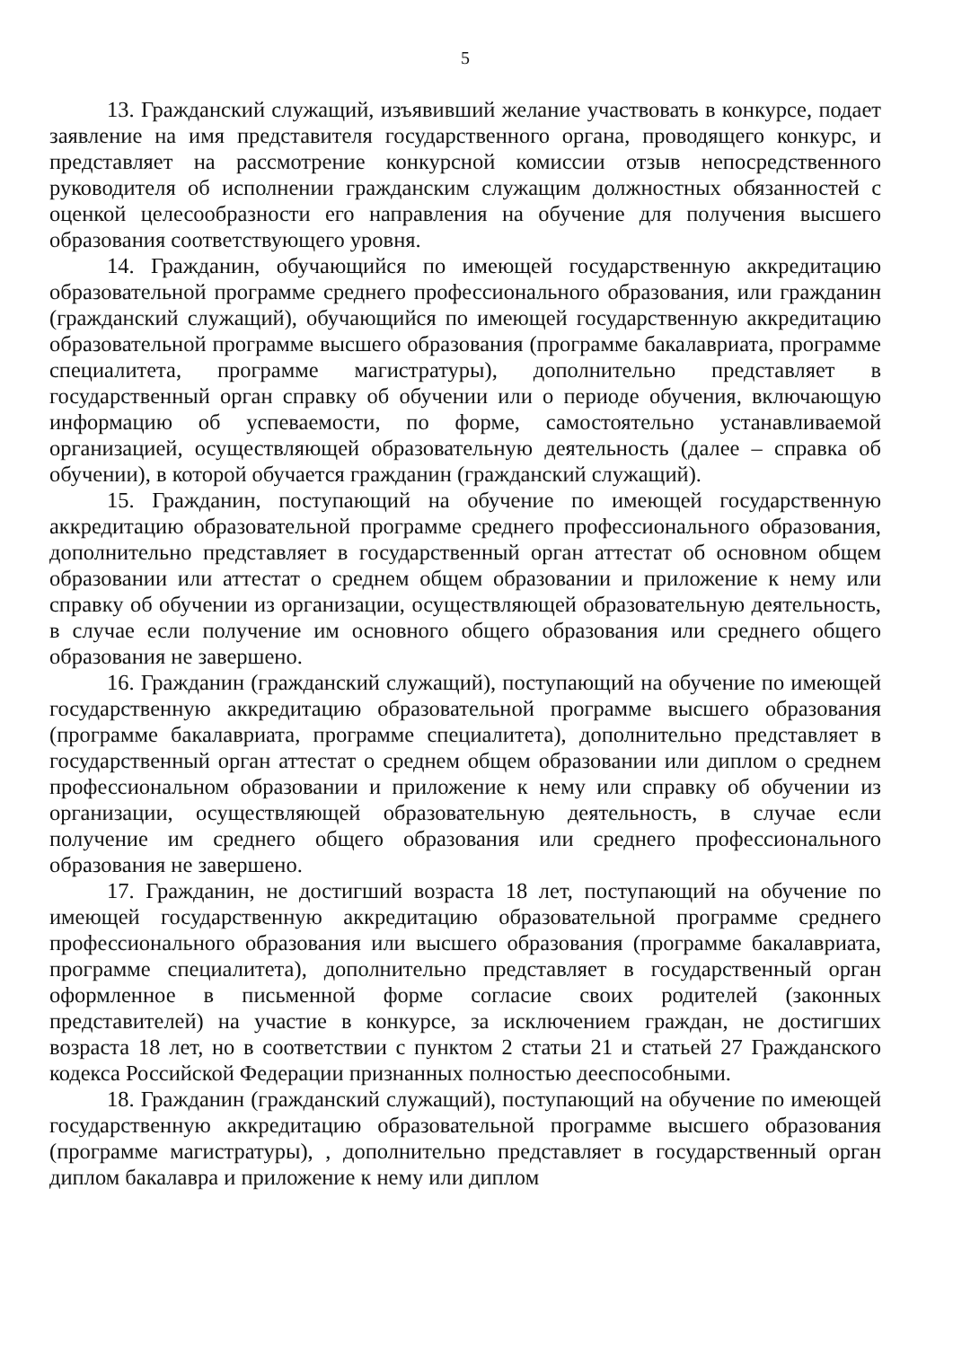5
13. Гражданский служащий, изъявивший желание участвовать в конкурсе, подает заявление на имя представителя государственного органа, проводящего конкурс, и представляет на рассмотрение конкурсной комиссии отзыв непосредственного руководителя об исполнении гражданским служащим должностных обязанностей с оценкой целесообразности его направления на обучение для получения высшего образования соответствующего уровня.
14. Гражданин, обучающийся по имеющей государственную аккредитацию образовательной программе среднего профессионального образования, или гражданин (гражданский служащий), обучающийся по имеющей государственную аккредитацию образовательной программе высшего образования (программе бакалавриата, программе специалитета, программе магистратуры), дополнительно представляет в государственный орган справку об обучении или о периоде обучения, включающую информацию об успеваемости, по форме, самостоятельно устанавливаемой организацией, осуществляющей образовательную деятельность (далее – справка об обучении), в которой обучается гражданин (гражданский служащий).
15. Гражданин, поступающий на обучение по имеющей государственную аккредитацию образовательной программе среднего профессионального образования, дополнительно представляет в государственный орган аттестат об основном общем образовании или аттестат о среднем общем образовании и приложение к нему или справку об обучении из организации, осуществляющей образовательную деятельность, в случае если получение им основного общего образования или среднего общего образования не завершено.
16. Гражданин (гражданский служащий), поступающий на обучение по имеющей государственную аккредитацию образовательной программе высшего образования (программе бакалавриата, программе специалитета), дополнительно представляет в государственный орган аттестат о среднем общем образовании или диплом о среднем профессиональном образовании и приложение к нему или справку об обучении из организации, осуществляющей образовательную деятельность, в случае если получение им среднего общего образования или среднего профессионального образования не завершено.
17. Гражданин, не достигший возраста 18 лет, поступающий на обучение по имеющей государственную аккредитацию образовательной программе среднего профессионального образования или высшего образования (программе бакалавриата, программе специалитета), дополнительно представляет в государственный орган оформленное в письменной форме согласие своих родителей (законных представителей) на участие в конкурсе, за исключением граждан, не достигших возраста 18 лет, но в соответствии с пунктом 2 статьи 21 и статьей 27 Гражданского кодекса Российской Федерации признанных полностью дееспособными.
18. Гражданин (гражданский служащий), поступающий на обучение по имеющей государственную аккредитацию образовательной программе высшего образования (программе магистратуры), , дополнительно представляет в государственный орган диплом бакалавра и приложение к нему или диплом